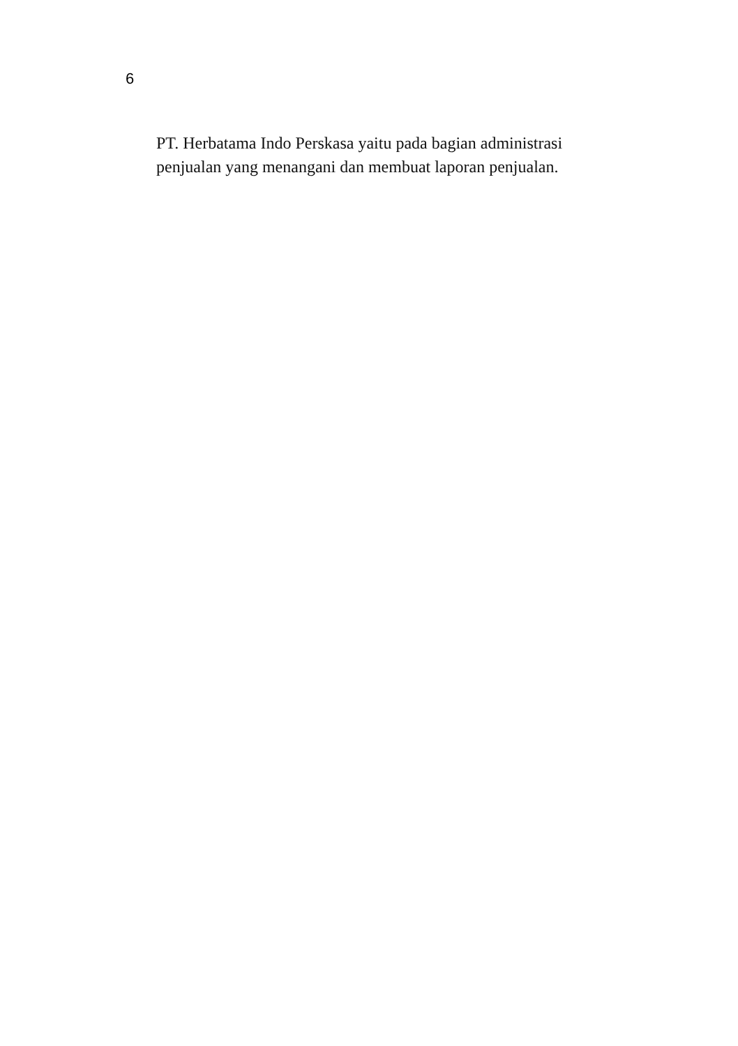6
PT. Herbatama Indo Perskasa yaitu pada bagian administrasi
penjualan yang menangani dan membuat laporan penjualan.